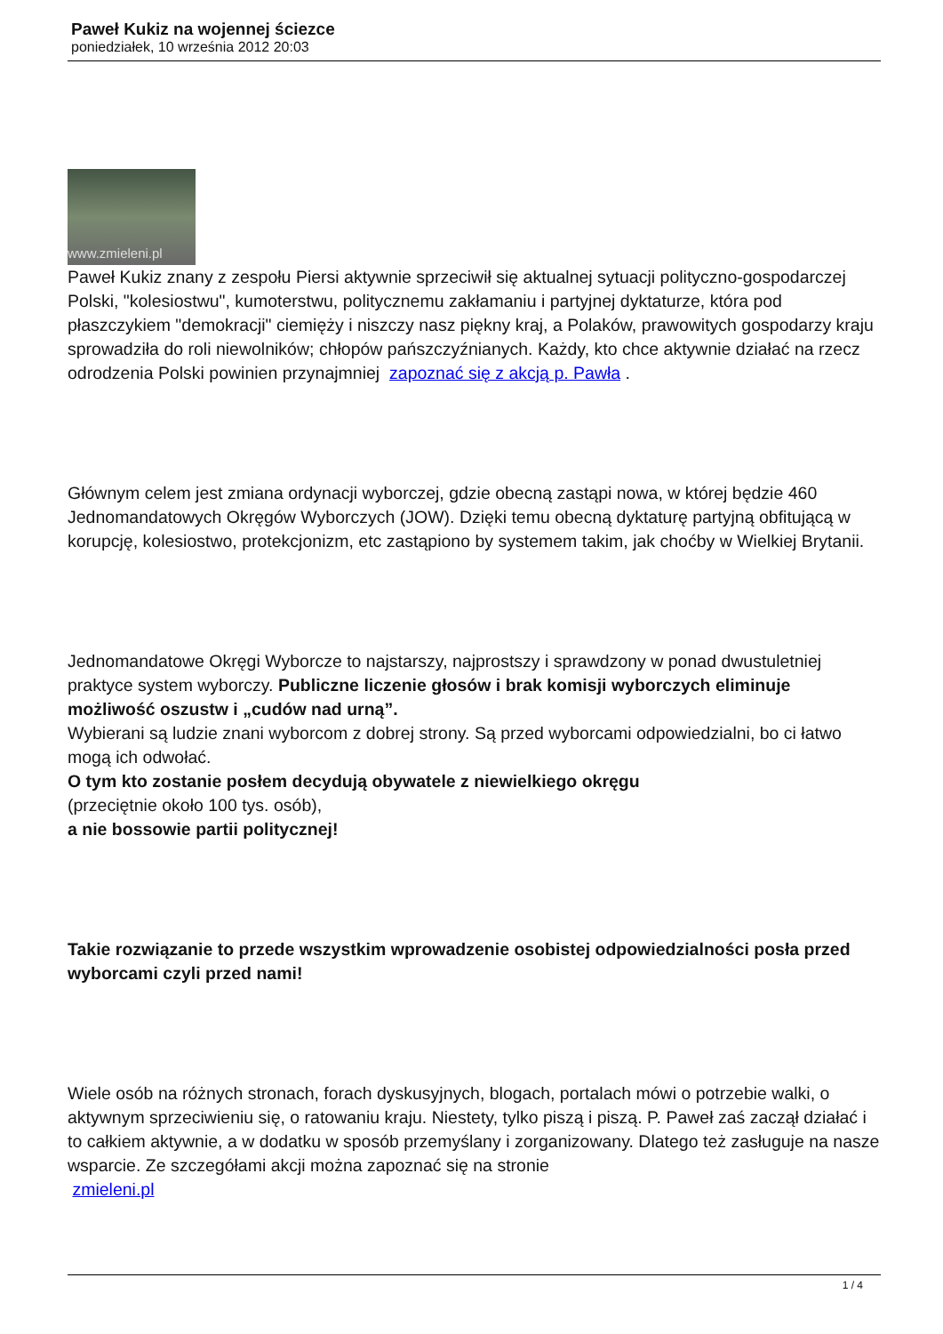Paweł Kukiz na wojennej ściezce
poniedziałek, 10 września 2012 20:03
www.zmieleni.pl
Paweł Kukiz znany z zespołu Piersi aktywnie sprzeciwił się aktualnej sytuacji polityczno-gospodarczej Polski, "kolesiostwu", kumoterstwu, politycznemu zakłamaniu i partyjnej dyktaturze, która pod płaszczykiem "demokracji" ciemięży i niszczy nasz piękny kraj, a Polaków, prawowitych gospodarzy kraju sprowadziła do roli niewolników; chłopów pańszczyźnianych. Każdy, kto chce aktywnie działać na rzecz odrodzenia Polski powinien przynajmniej zapoznać się z akcją p. Pawła .
Głównym celem jest zmiana ordynacji wyborczej, gdzie obecną zastąpi nowa, w której będzie 460 Jednomandatowych Okręgów Wyborczych (JOW). Dzięki temu obecną dyktaturę partyjną obfitującą w korupcję, kolesiostwo, protekcjonizm, etc zastąpiono by systemem takim, jak choćby w Wielkiej Brytanii.
Jednomandatowe Okręgi Wyborcze to najstarszy, najprostszy i sprawdzony w ponad dwustuletniej praktyce system wyborczy. Publiczne liczenie głosów i brak komisji wyborczych eliminuje możliwość oszustw i „cudów nad urną”.
Wybierani są ludzie znani wyborcom z dobrej strony. Są przed wyborcami odpowiedzialni, bo ci łatwo mogą ich odwołać.
O tym kto zostanie posłem decydują obywatele z niewielkiego okręgu
(przeciętnie około 100 tys. osób),
a nie bossowie partii politycznej!
Takie rozwiązanie to przede wszystkim wprowadzenie osobistej odpowiedzialności posła przed wyborcami czyli przed nami!
Wiele osób na różnych stronach, forach dyskusyjnych, blogach, portalach mówi o potrzebie walki, o aktywnym sprzeciwieniu się, o ratowaniu kraju. Niestety, tylko piszą i piszą. P. Paweł zaś zaczął działać i to całkiem aktywnie, a w dodatku w sposób przemyślany i zorganizowany. Dlatego też zasługuje na nasze wsparcie. Ze szczegółami akcji można zapoznać się na stronie
zmieleni.pl
1 / 4